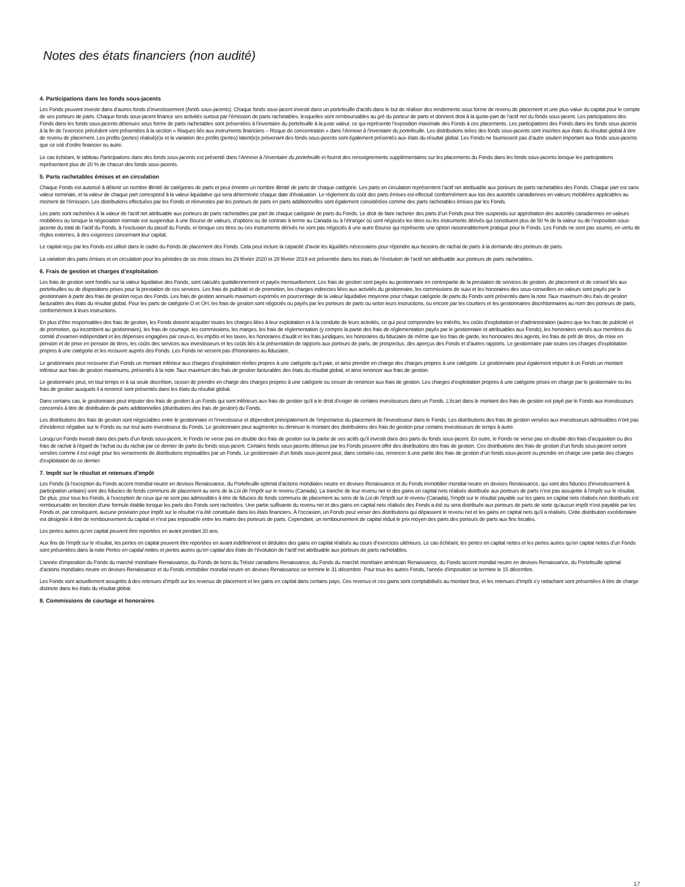Notes des états financiers (non audité)
4. Participations dans les fonds sous-jacents
Les Fonds peuvent investir dans d’autres fonds d’investissement (fonds sous-jacents). Chaque fonds sous-jacent investit dans un portefeuille d’actifs dans le but de réaliser des rendements sous forme de revenu de placement et une plus-value du capital pour le compte de ses porteurs de parts. Chaque fonds sous-jacent finance ses activités surtout par l’émission de parts rachetables, lesquelles sont remboursables au gré du porteur de parts et donnent droit à la quote-part de l’actif net du fonds sous-jacent. Les participations des Fonds dans les fonds sous-jacents détenues sous forme de parts rachetables sont présentées à l’inventaire du portefeuille à la juste valeur, ce qui représente l’exposition maximale des Fonds à ces placements. Les participations des Fonds dans les fonds sous-jacents à la fin de l’exercice précédent sont présentées à la section « Risques liés aux instruments financiers – Risque de concentration » dans l’Annexe à l’inventaire du portefeuille. Les distributions tirées des fonds sous-jacents sont inscrites aux états du résultat global à titre de revenu de placement. Les profits (pertes) réalisé(e)s et la variation des profits (pertes) latent(e)s provenant des fonds sous-jacents sont également présentés aux états du résultat global. Les Fonds ne fournissent pas d’autre soutien important aux fonds sous-jacents que ce soit d’ordre financier ou autre.
Le cas échéant, le tableau Participations dans des fonds sous-jacents est présenté dans l’Annexe à l’inventaire du portefeuille et fournit des renseignements supplémentaires sur les placements du Fonds dans les fonds sous-jacents lorsque les participations représentent plus de 20 % de chacun des fonds sous-jacents.
5. Parts rachetables émises et en circulation
Chaque Fonds est autorisé à détenir un nombre illimité de catégories de parts et peut émettre un nombre illimité de parts de chaque catégorie. Les parts en circulation représentent l’actif net attribuable aux porteurs de parts rachetables des Fonds. Chaque part est sans valeur nominale, et la valeur de chaque part correspond à la valeur liquidative qui sera déterminée chaque date d'évaluation. Le règlement du coût des parts émises est effectué conformément aux lois des autorités canadiennes en valeurs mobilières applicables au moment de l’émission. Les distributions effectuées par les Fonds et réinvesties par les porteurs de parts en parts additionnelles sont également considérées comme des parts rachetables émises par les Fonds.
Les parts sont rachetées à la valeur de l’actif net attribuable aux porteurs de parts rachetables par part de chaque catégorie de parts du Fonds. Le droit de faire racheter des parts d’un Fonds peut être suspendu sur approbation des autorités canadiennes en valeurs mobilières ou lorsque la négociation normale est suspendue à une Bourse de valeurs, d’options ou de contrats à terme au Canada ou à l’étranger où sont négociés les titres ou les instruments dérivés qui constituent plus de 50 % de la valeur ou de l’exposition sous-jacente du total de l’actif du Fonds, à l’exclusion du passif du Fonds, et lorsque ces titres ou ces instruments dérivés ne sont pas négociés à une autre Bourse qui représente une option raisonnablement pratique pour le Fonds. Les Fonds ne sont pas soumis, en vertu de règles externes, à des exigences concernant leur capital.
Le capital reçu par les Fonds est utilisé dans le cadre du Fonds de placement des Fonds. Cela peut inclure la capacité d’avoir les liquidités nécessaires pour répondre aux besoins de rachat de parts à la demande des porteurs de parts.
La variation des parts émises et en circulation pour les périodes de six mois closes les 29 février 2020 et 28 février 2019 est présentée dans les états de l’évolution de l’actif net attribuable aux porteurs de parts rachetables.
6. Frais de gestion et charges d’exploitation
Les frais de gestion sont fondés sur la valeur liquidative des Fonds, sont calculés quotidiennement et payés mensuellement. Les frais de gestion sont payés au gestionnaire en contrepartie de la prestation de services de gestion, de placement et de conseil liés aux portefeuilles ou de dispositions prises pour la prestation de ces services. Les frais de publicité et de promotion, les charges indirectes liées aux activités du gestionnaire, les commissions de suivi et les honoraires des sous-conseillers en valeurs sont payés par le gestionnaire à partir des frais de gestion reçus des Fonds. Les frais de gestion annuels maximum exprimés en pourcentage de la valeur liquidative moyenne pour chaque catégorie de parts du Fonds sont présentés dans la note Taux maximum des frais de gestion facturables des états du résultat global. Pour les parts de catégorie O et OH, les frais de gestion sont négociés ou payés par les porteurs de parts ou selon leurs instructions, ou encore par les courtiers et les gestionnaires discrétionnaires au nom des porteurs de parts, conformément à leurs instructions.
En plus d’être responsables des frais de gestion, les Fonds doivent acquitter toutes les charges liées à leur exploitation et à la conduite de leurs activités, ce qui peut comprendre les intérêts, les coûts d’exploitation et d’administration (autres que les frais de publicité et de promotion, qui incombent au gestionnaire), les frais de courtage, les commissions, les marges, les frais de réglementation (y compris la partie des frais de réglementation payés par le gestionnaire et attribuables aux Fonds), les honoraires versés aux membres du comité d’examen indépendant et les dépenses engagées par ceux-ci, les impôts et les taxes, les honoraires d’audit et les frais juridiques, les honoraires du fiduciaire de même que les frais de garde, les honoraires des agents, les frais de prêt de titres, de mise en pension et de prise en pension de titres, les coûts des services aux investisseurs et les coûts liés à la présentation de rapports aux porteurs de parts, de prospectus, des aperçus des Fonds et d’autres rapports. Le gestionnaire paie toutes ces charges d’exploitation propres à une catégorie et les recouvre auprès des Fonds. Les Fonds ne versent pas d’honoraires au fiduciaire.
Le gestionnaire peut recouvrer d’un Fonds un montant inférieur aux charges d’exploitation réelles propres à une catégorie qu’il paie, et ainsi prendre en charge des charges propres à une catégorie. Le gestionnaire peut également imputer à un Fonds un montant inférieur aux frais de gestion maximums, présentés à la note Taux maximum des frais de gestion facturables des états du résultat global, et ainsi renoncer aux frais de gestion.
Le gestionnaire peut, en tout temps et à sa seule discrétion, cesser de prendre en charge des charges propres à une catégorie ou cesser de renoncer aux frais de gestion. Les charges d’exploitation propres à une catégorie prises en charge par le gestionnaire ou les frais de gestion auxquels il a renoncé sont présentés dans les états du résultat global.
Dans certains cas, le gestionnaire peut imputer des frais de gestion à un Fonds qui sont inférieurs aux frais de gestion qu’il a le droit d’exiger de certains investisseurs dans un Fonds. L’écart dans le montant des frais de gestion est payé par le Fonds aux investisseurs concernés à titre de distribution de parts additionnelles (distributions des frais de gestion) du Fonds.
Les distributions des frais de gestion sont négociables entre le gestionnaire et l’investisseur et dépendent principalement de l’importance du placement de l’investisseur dans le Fonds. Les distributions des frais de gestion versées aux investisseurs admissibles n’ont pas d’incidence négative sur le Fonds ou sur tout autre investisseur du Fonds. Le gestionnaire peut augmenter ou diminuer le montant des distributions des frais de gestion pour certains investisseurs de temps à autre.
Lorsqu’un Fonds investit dans des parts d’un fonds sous-jacent, le Fonds ne verse pas en double des frais de gestion sur la partie de ses actifs qu’il investit dans des parts du fonds sous-jacent. En outre, le Fonds ne verse pas en double des frais d’acquisition ou des frais de rachat à l’égard de l’achat ou du rachat par ce dernier de parts du fonds sous-jacent. Certains fonds sous-jacents détenus par les Fonds peuvent offrir des distributions des frais de gestion. Ces distributions des frais de gestion d’un fonds sous-jacent seront versées comme il est exigé pour les versements de distributions imposables par un Fonds. Le gestionnaire d’un fonds sous-jacent peut, dans certains cas, renoncer à une partie des frais de gestion d’un fonds sous-jacent ou prendre en charge une partie des charges d’exploitation de ce dernier.
7. Impôt sur le résultat et retenues d’impôt
Les Fonds (à l’exception du Fonds accent mondial neutre en devises Renaissance, du Portefeuille optimal d’actions mondiales neutre en devises Renaissance et du Fonds immobilier mondial neutre en devises Renaissance, qui sont des fiducies d’investissement à participation unitaire) sont des fiducies de fonds communs de placement au sens de la Loi de l’impôt sur le revenu (Canada). La tranche de leur revenu net et des gains en capital nets réalisés distribuée aux porteurs de parts n’est pas assujettie à l’impôt sur le résultat. De plus, pour tous les Fonds, à l’exception de ceux qui ne sont pas admissibles à titre de fiducies de fonds communs de placement au sens de la Loi de l’impôt sur le revenu (Canada), l’impôt sur le résultat payable sur les gains en capital nets réalisés non distribués est remboursable en fonction d'une formule établie lorsque les parts des Fonds sont rachetées. Une partie suffisante du revenu net et des gains en capital nets réalisés des Fonds a été ou sera distribuée aux porteurs de parts de sorte qu’aucun impôt n’est payable par les Fonds et, par conséquent, aucune provision pour impôt sur le résultat n’a été constituée dans les états financiers. À l’occasion, un Fonds peut verser des distributions qui dépassent le revenu net et les gains en capital nets qu’il a réalisés. Cette distribution excédentaire est désignée à titre de remboursement du capital et n’est pas imposable entre les mains des porteurs de parts. Cependant, un remboursement de capital réduit le prix moyen des parts des porteurs de parts aux fins fiscales.
Les pertes autres qu’en capital peuvent être reportées en avant pendant 20 ans.
Aux fins de l’impôt sur le résultat, les pertes en capital peuvent être reportées en avant indéfiniment et déduites des gains en capital réalisés au cours d’exercices ultérieurs. Le cas échéant, les pertes en capital nettes et les pertes autres qu’en capital nettes d’un Fonds sont présentées dans la note Pertes en capital nettes et pertes autres qu’en capital des états de l’évolution de l’actif net attribuable aux porteurs de parts rachetables.
L’année d’imposition du Fonds du marché monétaire Renaissance, du Fonds de bons du Trésor canadiens Renaissance, du Fonds du marché monétaire américain Renaissance, du Fonds accent mondial neutre en devises Renaissance, du Portefeuille optimal d’actions mondiales neutre en devises Renaissance et du Fonds immobilier mondial neutre en devises Renaissance se termine le 31 décembre. Pour tous les autres Fonds, l’année d’imposition se termine le 15 décembre.
Les Fonds sont actuellement assujettis à des retenues d’impôt sur les revenus de placement et les gains en capital dans certains pays. Ces revenus et ces gains sont comptabilisés au montant brut, et les retenues d’impôt s’y rattachant sont présentées à titre de charge distincte dans les états du résultat global.
8. Commissions de courtage et honoraires
17